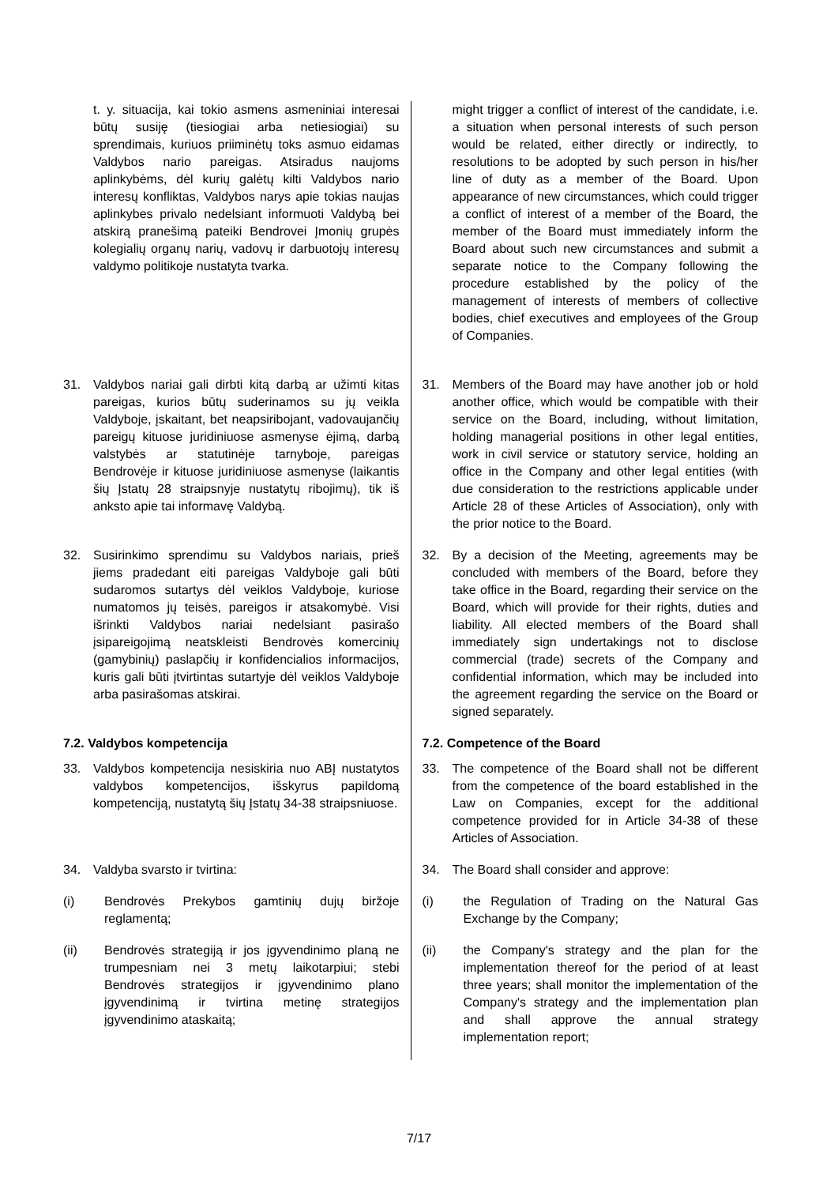| t. y. situacija, kai tokio asmens asmeniniai interesai būtų susiję (tiesiogiai arba netiesiogiai) su sprendimais, kuriuos priiminėtų toks asmuo eidamas Valdybos nario pareigas. Atsiradus naujoms aplinkybėms, dėl kurių galėtų kilti Valdybos nario interesų konfliktas, Valdybos narys apie tokias naujas aplinkybes privalo nedelsiant informuoti Valdybą bei atskirą pranešimą pateiki Bendrovei Įmonių grupės kolegialių organų narių, vadovų ir darbuotojų interesų valdymo politikoje nustatyta tvarka. | might trigger a conflict of interest of the candidate, i.e. a situation when personal interests of such person would be related, either directly or indirectly, to resolutions to be adopted by such person in his/her line of duty as a member of the Board. Upon appearance of new circumstances, which could trigger a conflict of interest of a member of the Board, the member of the Board must immediately inform the Board about such new circumstances and submit a separate notice to the Company following the procedure established by the policy of the management of interests of members of collective bodies, chief executives and employees of the Group of Companies. |
| 31. Valdybos nariai gali dirbti kitą darbą ar užimti kitas pareigas, kurios būtų suderinamos su jų veikla Valdyboje, įskaitant, bet neapsiribojant, vadovaujančių pareigų kituose juridiniuose asmenyse ėjimą, darbą valstybės ar statutinėje tarnyboje, pareigas Bendrovėje ir kituose juridiniuose asmenyse (laikantis šių Įstatų 28 straipsnyje nustatytų ribojimų), tik iš anksto apie tai informavę Valdybą. | 31. Members of the Board may have another job or hold another office, which would be compatible with their service on the Board, including, without limitation, holding managerial positions in other legal entities, work in civil service or statutory service, holding an office in the Company and other legal entities (with due consideration to the restrictions applicable under Article 28 of these Articles of Association), only with the prior notice to the Board. |
| 32. Susirinkimo sprendimu su Valdybos nariais, prieš jiems pradedant eiti pareigas Valdyboje gali būti sudaromos sutartys dėl veiklos Valdyboje, kuriose numatomos jų teisės, pareigos ir atsakomybė. Visi išrinkti Valdybos nariai nedelsiant pasirašo įsipareigojimą neatskleisti Bendrovės komercinių (gamybinių) paslapčių ir konfidencialios informacijos, kuris gali būti įtvirtintas sutartyje dėl veiklos Valdyboje arba pasirašomas atskirai. | 32. By a decision of the Meeting, agreements may be concluded with members of the Board, before they take office in the Board, regarding their service on the Board, which will provide for their rights, duties and liability. All elected members of the Board shall immediately sign undertakings not to disclose commercial (trade) secrets of the Company and confidential information, which may be included into the agreement regarding the service on the Board or signed separately. |
| 7.2. Valdybos kompetencija | 7.2. Competence of the Board |
| 33. Valdybos kompetencija nesiskiria nuo ABĮ nustatytos valdybos kompetencijos, išskyrus papildomą kompetenciją, nustatytą šių Įstatų 34-38 straipsniuose. | 33. The competence of the Board shall not be different from the competence of the board established in the Law on Companies, except for the additional competence provided for in Article 34-38 of these Articles of Association. |
| 34. Valdyba svarsto ir tvirtina: | 34. The Board shall consider and approve: |
| (i) Bendrovės Prekybos gamtinių dujų biržoje reglamentą; | (i) the Regulation of Trading on the Natural Gas Exchange by the Company; |
| (ii) Bendrovės strategiją ir jos įgyvendinimo planą ne trumpesniam nei 3 metų laikotarpiui; stebi Bendrovės strategijos ir įgyvendinimo plano įgyvendinimą ir tvirtina metinę strategijos įgyvendinimo ataskaitą; | (ii) the Company's strategy and the plan for the implementation thereof for the period of at least three years; shall monitor the implementation of the Company's strategy and the implementation plan and shall approve the annual strategy implementation report; |
7/17